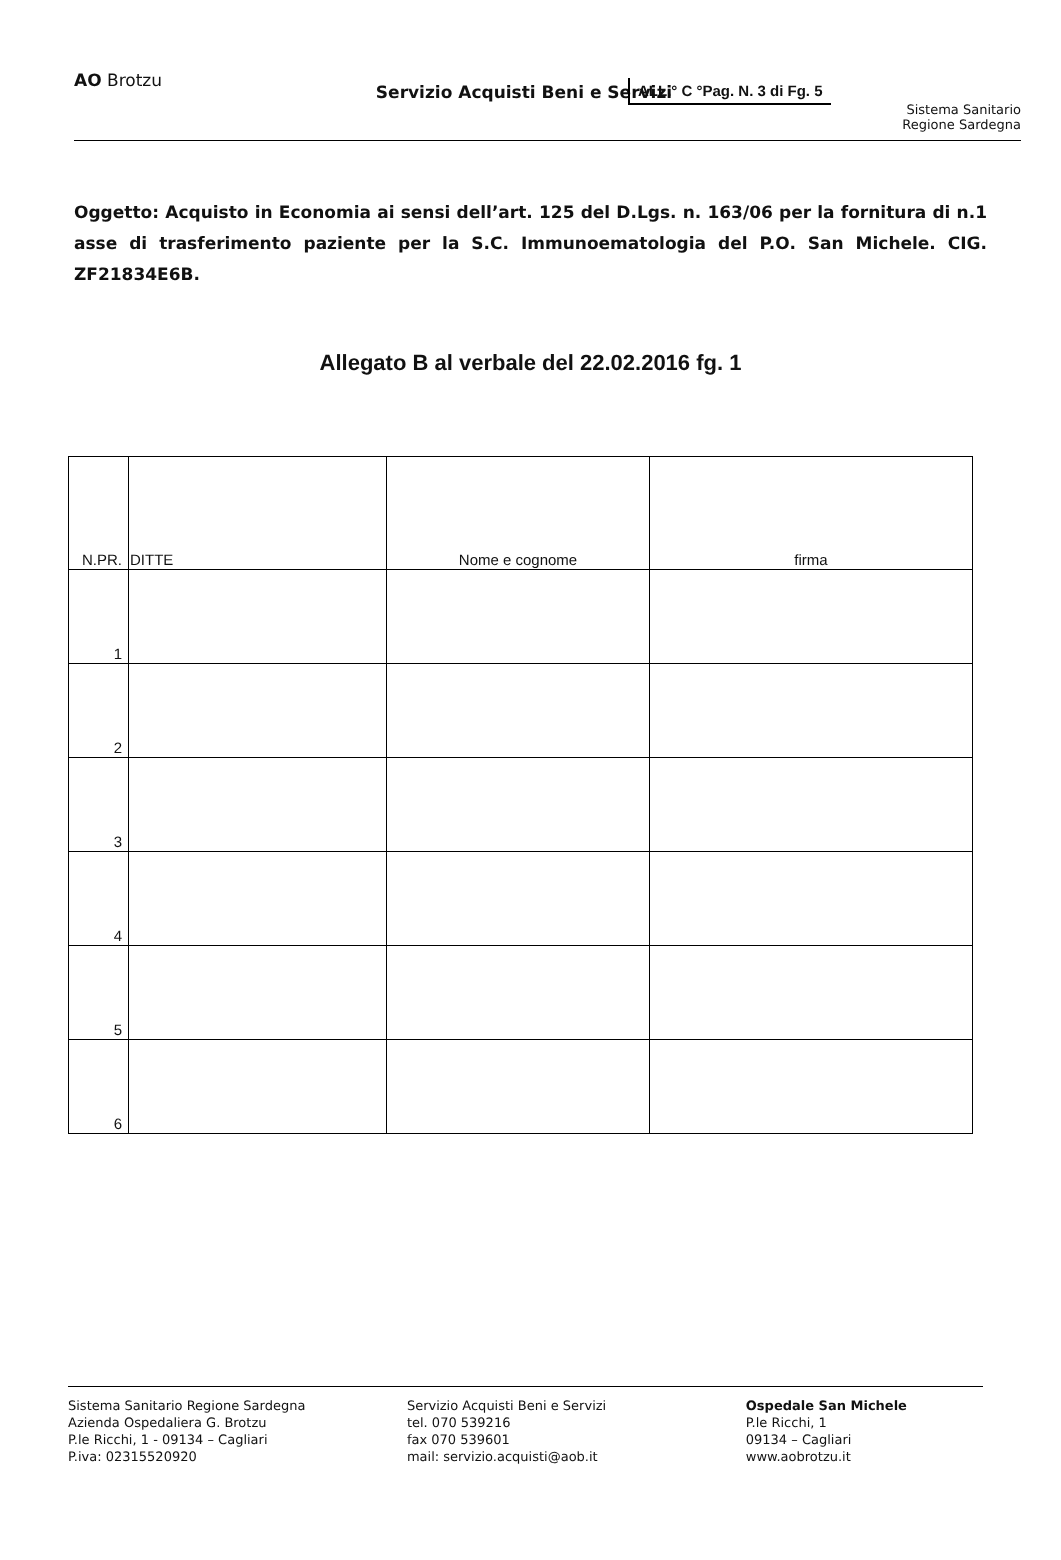ALL.° C °Pag. N. 3 di Fg. 5
AO Brotzu
Servizio Acquisti Beni e Servizi
Sistema Sanitario
Regione Sardegna
Oggetto: Acquisto in Economia ai sensi dell’art. 125 del D.Lgs. n. 163/06 per la fornitura di n.1 asse di trasferimento paziente per la S.C. Immunoematologia del P.O. San Michele. CIG. ZF21834E6B.
Allegato B al verbale del 22.02.2016 fg. 1
| N.PR. | DITTE | Nome e cognome | firma |
| --- | --- | --- | --- |
| 1 | | | |
| 2 | | | |
| 3 | | | |
| 4 | | | |
| 5 | | | |
| 6 | | | |
Sistema Sanitario Regione Sardegna
Azienda Ospedaliera G. Brotzu
P.le Ricchi, 1 - 09134 – Cagliari
P.iva: 02315520920
Servizio Acquisti Beni e Servizi
tel. 070 539216
fax 070 539601
mail: servizio.acquisti@aob.it
Ospedale San Michele
P.le Ricchi, 1
09134 – Cagliari
www.aobrotzu.it